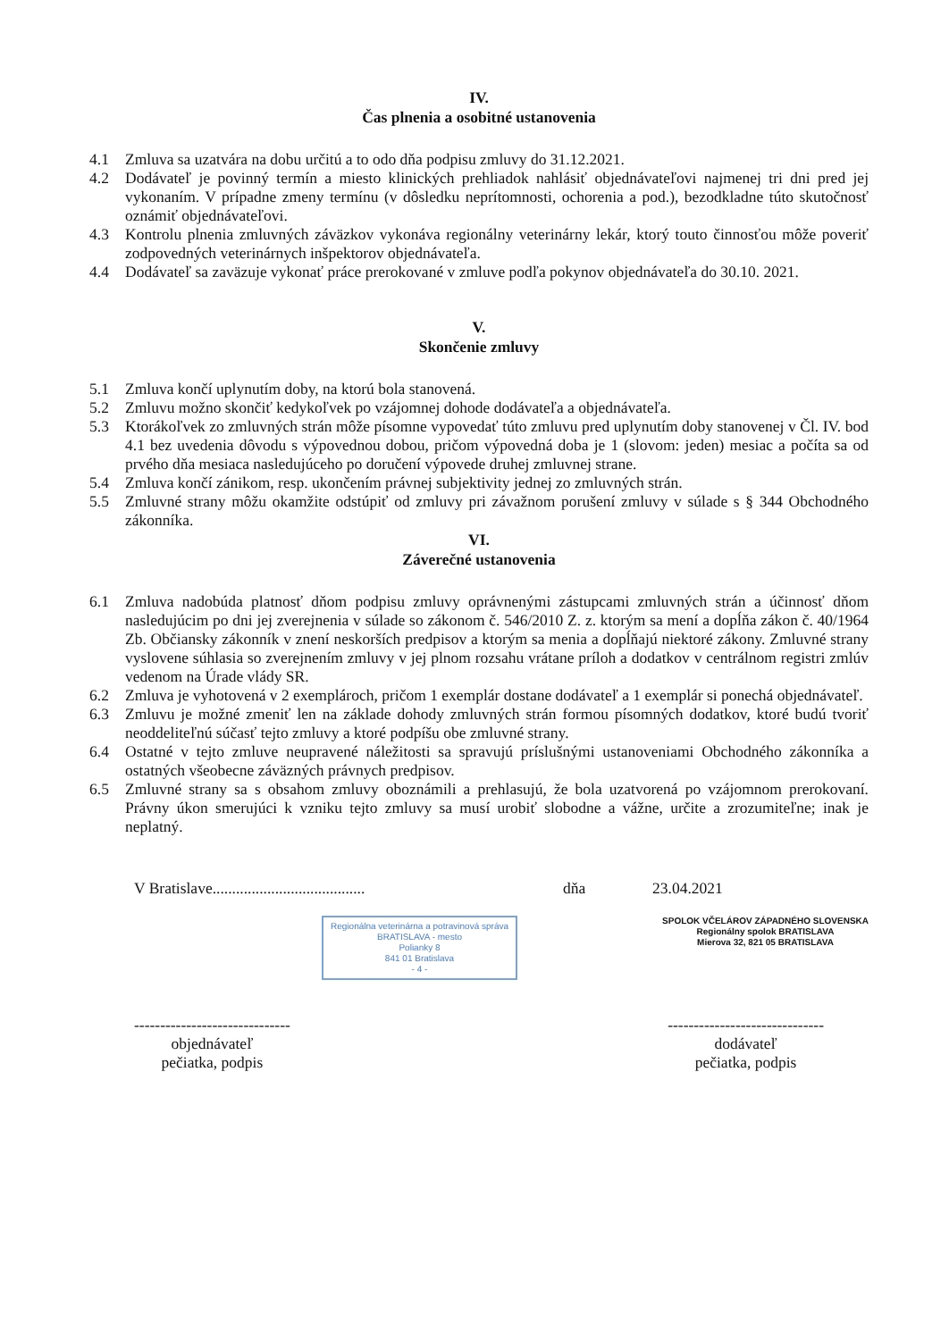IV.
Čas plnenia a osobitné ustanovenia
4.1 Zmluva sa uzatvára na dobu určitú a to odo dňa podpisu zmluvy do 31.12.2021.
4.2 Dodávateľ je povinný termín a miesto klinických prehliadok nahlásiť objednávateľovi najmenej tri dni pred jej vykonaním. V prípadne zmeny termínu (v dôsledku neprítomnosti, ochorenia a pod.), bezodkladne túto skutočnosť oznámiť objednávateľovi.
4.3 Kontrolu plnenia zmluvných záväzkov vykonáva regionálny veterinárny lekár, ktorý touto činnosťou môže poveriť zodpovedných veterinárnych inšpektorov objednávateľa.
4.4 Dodávateľ sa zaväzuje vykonať práce prerokované v zmluve podľa pokynov objednávateľa do 30.10. 2021.
V.
Skončenie zmluvy
5.1 Zmluva končí uplynutím doby, na ktorú bola stanovená.
5.2 Zmluvu možno skončiť kedykoľvek po vzájomnej dohode dodávateľa a objednávateľa.
5.3 Ktorákoľvek zo zmluvných strán môže písomne vypovedať túto zmluvu pred uplynutím doby stanovenej v Čl. IV. bod 4.1 bez uvedenia dôvodu s výpovednou dobou, pričom výpovedná doba je 1 (slovom: jeden) mesiac a počíta sa od prvého dňa mesiaca nasledujúceho po doručení výpovede druhej zmluvnej strane.
5.4 Zmluva končí zánikom, resp. ukončením právnej subjektivity jednej zo zmluvných strán.
5.5 Zmluvné strany môžu okamžite odstúpiť od zmluvy pri závažnom porušení zmluvy v súlade s § 344 Obchodného zákonníka.
VI.
Záverečné ustanovenia
6.1 Zmluva nadobúda platnosť dňom podpisu zmluvy oprávnenými zástupcami zmluvných strán a účinnosť dňom nasledujúcim po dni jej zverejnenia v súlade so zákonom č. 546/2010 Z. z. ktorým sa mení a dopĺňa zákon č. 40/1964 Zb. Občiansky zákonník v znení neskorších predpisov a ktorým sa menia a dopĺňajú niektoré zákony. Zmluvné strany vyslovene súhlasia so zverejnením zmluvy v jej plnom rozsahu vrátane príloh a dodatkov v centrálnom registri zmlúv vedenom na Úrade vlády SR.
6.2 Zmluva je vyhotovená v 2 exemplároch, pričom 1 exemplár dostane dodávateľ a 1 exemplár si ponechá objednávateľ.
6.3 Zmluvu je možné zmeniť len na základe dohody zmluvných strán formou písomných dodatkov, ktoré budú tvoriť neoddeliteľnú súčasť tejto zmluvy a ktoré podpíšu obe zmluvné strany.
6.4 Ostatné v tejto zmluve neupravené náležitosti sa spravujú príslušnými ustanoveniami Obchodného zákonníka a ostatných všeobecne záväzných právnych predpisov.
6.5 Zmluvné strany sa s obsahom zmluvy oboznámili a prehlasujú, že bola uzatvorená po vzájomnom prerokovaní. Právny úkon smerujúci k vzniku tejto zmluvy sa musí urobiť slobodne a vážne, určite a zrozumiteľne; inak je neplatný.
V Bratislave....................................... dňa 23.04.2021
Regionálna veterinárna a potravinová správa
BRATISLAVA - mesto
Polianky 8
841 01 Bratislava
- 4 -
SPOLOK VČELÁROV ZÁPADNÉHO SLOVENSKA
Regionálny spolok BRATISLAVA
Mierova 32, 821 05 BRATISLAVA
------------------------------
objednávateľ
pečiatka, podpis
------------------------------
dodávateľ
pečiatka, podpis